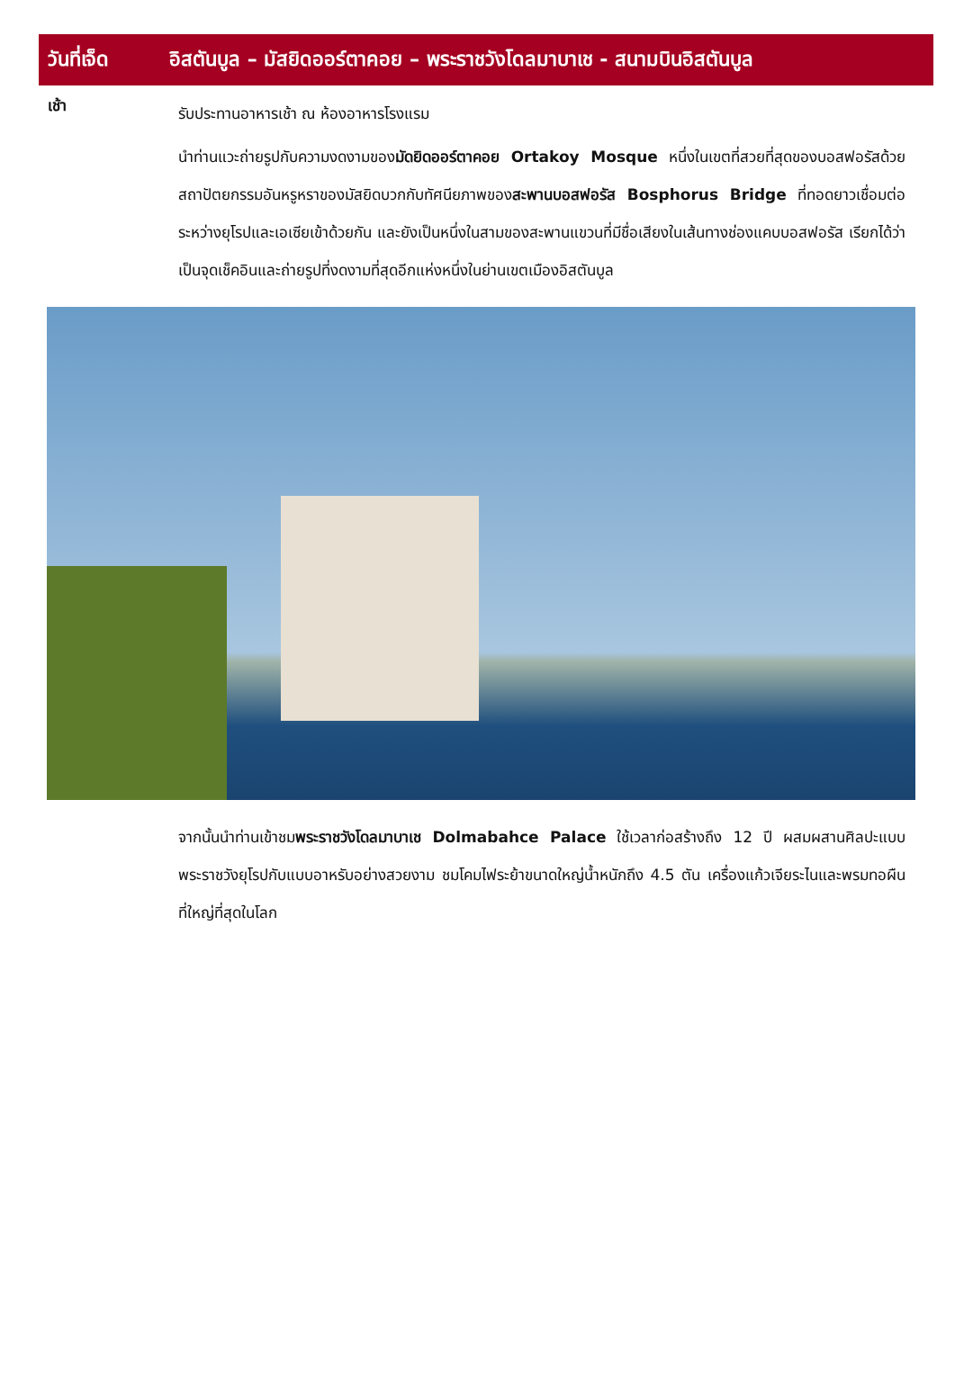วันที่เจ็ด
อิสตันบูล – มัสยิดออร์ตาคอย – พระราชวังโดลมาบาเช - สนามบินอิสตันบูล
เช้า
รับประทานอาหารเช้า ณ ห้องอาหารโรงแรม
นำท่านแวะถ่ายรูปกับความงดงามของมัดยิดออร์ตาคอย Ortakoy Mosque หนึ่งในเขตที่สวยที่สุดของบอสฟอรัสด้วยสถาปัตยกรรมอันหรูหราของมัสยิดบวกกับทัศนียภาพของสะพานบอสฟอรัส Bosphorus Bridge ที่ทอดยาวเชื่อมต่อระหว่างยุโรปและเอเซียเข้าด้วยกัน และยังเป็นหนึ่งในสามของสะพานแขวนที่มีชื่อเสียงในเส้นทางช่องแคบบอสฟอรัส เรียกได้ว่าเป็นจุดเช็คอินและถ่ายรูปที่งดงามที่สุดอีกแห่งหนึ่งในย่านเขตเมืองอิสตันบูล
จากนั้นนำท่านเข้าชมพระราชวังโดลมาบาเช Dolmabahce Palace ใช้เวลาก่อสร้างถึง 12 ปี ผสมผสานศิลปะแบบพระราชวังยุโรปกับแบบอาหรับอย่างสวยงาม ชมโคมไฟระย้าขนาดใหญ่น้ำหนักถึง 4.5 ตัน เครื่องแก้วเจียระไนและพรมทอผืนที่ใหญ่ที่สุดในโลก